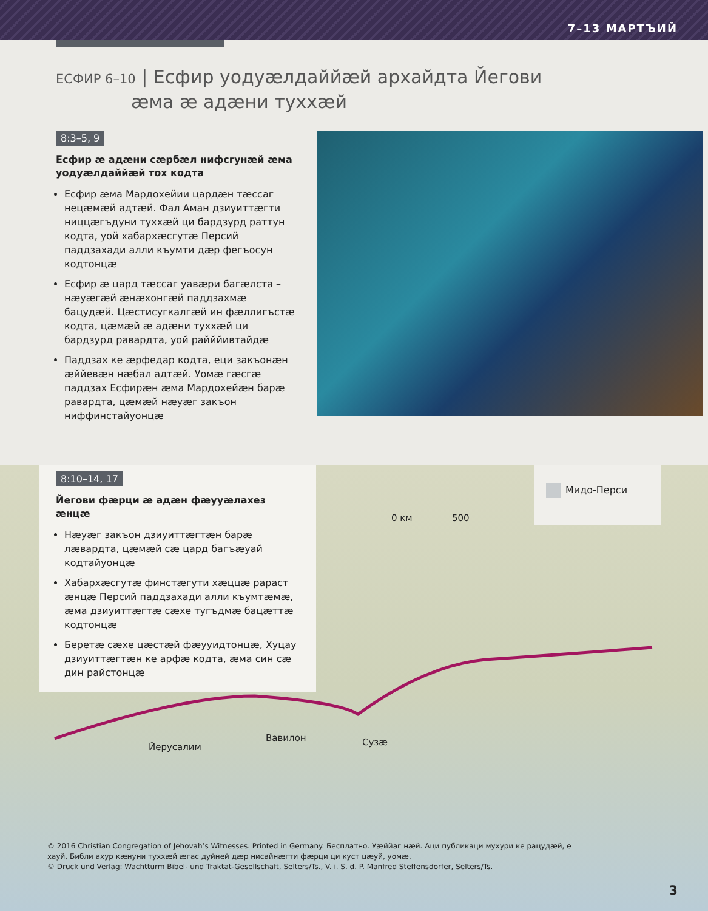7–13 МАРТЪИЙ
ЕСФИР 6–10 | Есфир уодуæлдаййæй архайдта Йегови
æма æ адæни туххæй
8:3–5, 9
Есфир æ адæни сæрбæл нифсгунæй æма уодуæлдаййæй тох кодта
Есфир æма Мардохейии цардæн тæссаг нецæмæй адтæй. Фал Аман дзиуиттæгти ниццæгъдуни туххæй ци бардзурд раттун кодта, уой хабархæсгутæ Персий паддзахади алли къумти дæр фегъосун кодтонцæ
Есфир æ цард тæссаг уавæри багæлста – нæуæгæй æнæхонгæй паддзахмæ бацудæй. Цæстисугкалгæй ин фæллигъстæ кодта, цæмæй æ адæни туххæй ци бардзурд равардта, уой райййивтайдæ
Паддзах ке æрфедар кодта, еци закъонæн æййевæн нæбал адтæй. Уомæ гæсгæ паддзах Есфирæн æма Мардохейæн барæ равардта, цæмæй нæуæг закъон ниффинстайуонцæ
8:10–14, 17
Йегови фæрци æ адæн фæууæлахез æнцæ
Нæуæг закъон дзиуиттæгтæн барæ лæвардта, цæмæй сæ цард багъæуай кодтайуонцæ
Хабархæсгутæ финстæгути хæццæ рараст æнцæ Персий паддзахади алли къумтæмæ, æма дзиуиттæгтæ сæхе тугъдмæ бацæттæ кодтонцæ
Беретæ сæхе цæстæй фæууидтонцæ, Хуцау дзиуиттæгтæн ке арфæ кодта, æма син сæ дин райстонцæ
Мидо-Перси
0 км 500
Йерусалим
Вавилон Сузæ
© 2016 Christian Congregation of Jehovah’s Witnesses. Printed in Germany. Бесплатно. Уæййаг нæй. Аци публикаци мухури ке рацудæй, е хауй, Библи ахур кæнуни туххæй æгас дуйней дæр нисайнæгти фæрци ци куст цæуй, уомæ.
© Druck und Verlag: Wachtturm Bibel- und Traktat-Gesellschaft, Selters/Ts., V. i. S. d. P. Manfred Steffensdorfer, Selters/Ts.
3